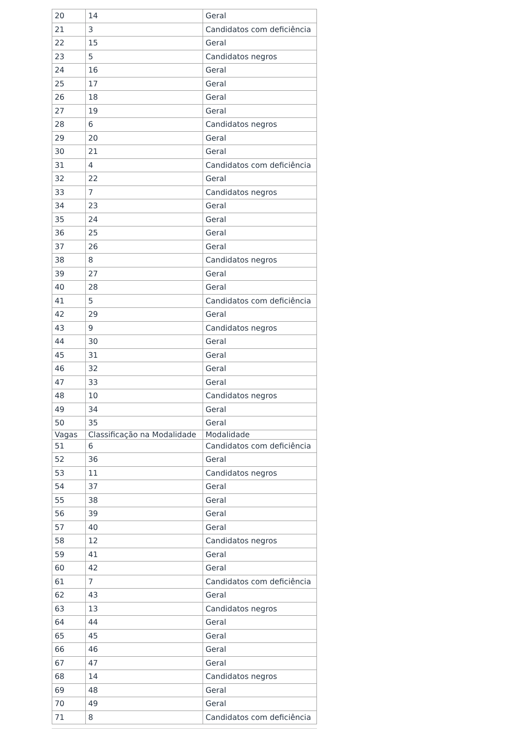| 20 | 14 | Geral |
| 21 | 3 | Candidatos com deficiência |
| 22 | 15 | Geral |
| 23 | 5 | Candidatos negros |
| 24 | 16 | Geral |
| 25 | 17 | Geral |
| 26 | 18 | Geral |
| 27 | 19 | Geral |
| 28 | 6 | Candidatos negros |
| 29 | 20 | Geral |
| 30 | 21 | Geral |
| 31 | 4 | Candidatos com deficiência |
| 32 | 22 | Geral |
| 33 | 7 | Candidatos negros |
| 34 | 23 | Geral |
| 35 | 24 | Geral |
| 36 | 25 | Geral |
| 37 | 26 | Geral |
| 38 | 8 | Candidatos negros |
| 39 | 27 | Geral |
| 40 | 28 | Geral |
| 41 | 5 | Candidatos com deficiência |
| 42 | 29 | Geral |
| 43 | 9 | Candidatos negros |
| 44 | 30 | Geral |
| 45 | 31 | Geral |
| 46 | 32 | Geral |
| 47 | 33 | Geral |
| 48 | 10 | Candidatos negros |
| 49 | 34 | Geral |
| 50 | 35 | Geral |
| Vagas | Classificação na Modalidade | Modalidade |
| 51 | 6 | Candidatos com deficiência |
| 52 | 36 | Geral |
| 53 | 11 | Candidatos negros |
| 54 | 37 | Geral |
| 55 | 38 | Geral |
| 56 | 39 | Geral |
| 57 | 40 | Geral |
| 58 | 12 | Candidatos negros |
| 59 | 41 | Geral |
| 60 | 42 | Geral |
| 61 | 7 | Candidatos com deficiência |
| 62 | 43 | Geral |
| 63 | 13 | Candidatos negros |
| 64 | 44 | Geral |
| 65 | 45 | Geral |
| 66 | 46 | Geral |
| 67 | 47 | Geral |
| 68 | 14 | Candidatos negros |
| 69 | 48 | Geral |
| 70 | 49 | Geral |
| 71 | 8 | Candidatos com deficiência |